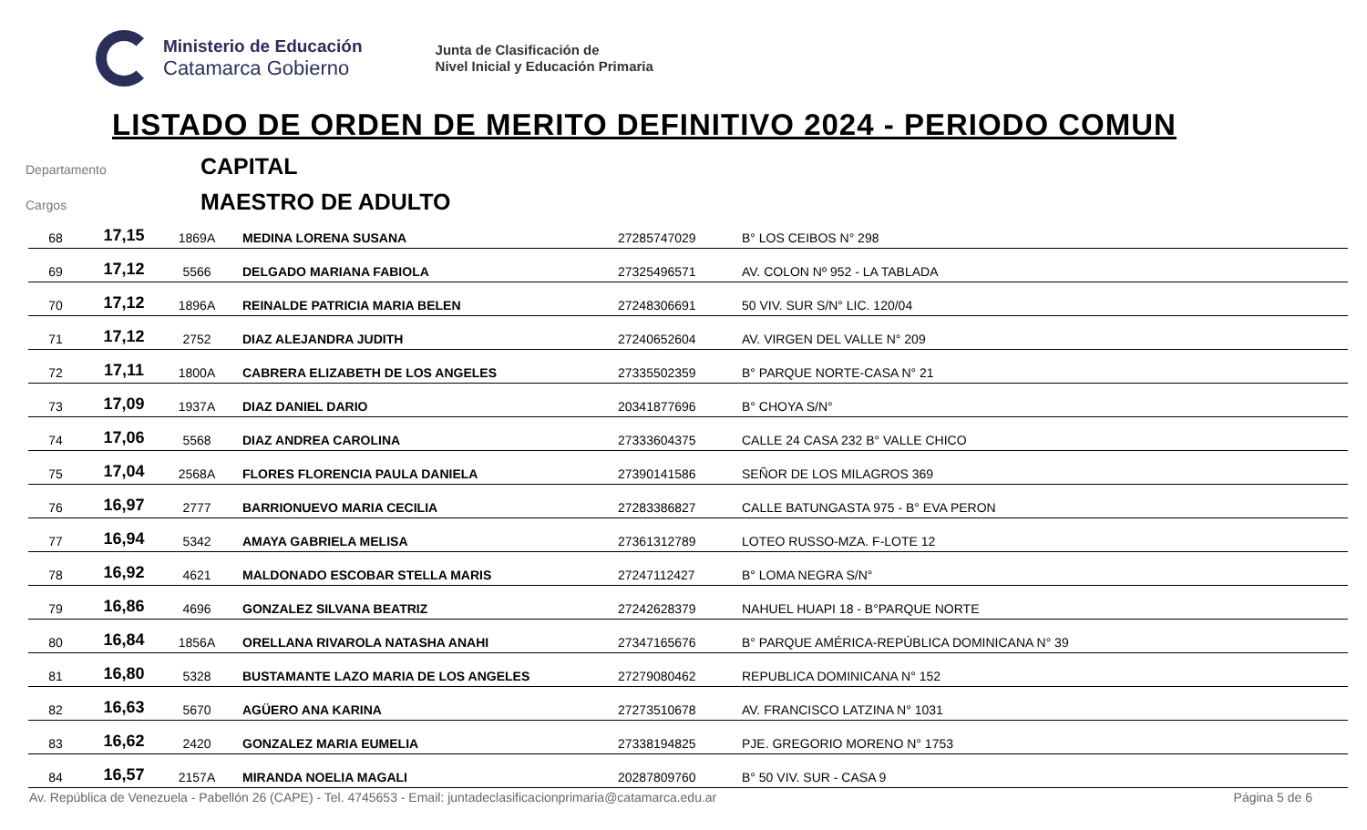Ministerio de Educación
Catamarca Gobierno
Junta de Clasificación de
Nivel Inicial y Educación Primaria
LISTADO DE ORDEN DE MERITO DEFINITIVO 2024 - PERIODO COMUN
Departamento CAPITAL
Cargos MAESTRO DE ADULTO
| 68 | 17,15 | 1869A | MEDINA LORENA SUSANA | 27285747029 | B° LOS CEIBOS N° 298 |
| 69 | 17,12 | 5566 | DELGADO MARIANA FABIOLA | 27325496571 | AV. COLON Nº 952 - LA TABLADA |
| 70 | 17,12 | 1896A | REINALDE PATRICIA MARIA BELEN | 27248306691 | 50 VIV. SUR S/N° LIC. 120/04 |
| 71 | 17,12 | 2752 | DIAZ ALEJANDRA JUDITH | 27240652604 | AV. VIRGEN DEL VALLE N° 209 |
| 72 | 17,11 | 1800A | CABRERA ELIZABETH DE LOS ANGELES | 27335502359 | B° PARQUE NORTE-CASA N° 21 |
| 73 | 17,09 | 1937A | DIAZ DANIEL DARIO | 20341877696 | B° CHOYA S/N° |
| 74 | 17,06 | 5568 | DIAZ ANDREA CAROLINA | 27333604375 | CALLE 24 CASA 232 B° VALLE CHICO |
| 75 | 17,04 | 2568A | FLORES FLORENCIA PAULA DANIELA | 27390141586 | SEÑOR DE LOS MILAGROS 369 |
| 76 | 16,97 | 2777 | BARRIONUEVO MARIA CECILIA | 27283386827 | CALLE BATUNGASTA 975 - B° EVA PERON |
| 77 | 16,94 | 5342 | AMAYA GABRIELA MELISA | 27361312789 | LOTEO RUSSO-MZA. F-LOTE 12 |
| 78 | 16,92 | 4621 | MALDONADO ESCOBAR STELLA MARIS | 27247112427 | B° LOMA NEGRA S/N° |
| 79 | 16,86 | 4696 | GONZALEZ SILVANA BEATRIZ | 27242628379 | NAHUEL HUAPI 18 - B°PARQUE NORTE |
| 80 | 16,84 | 1856A | ORELLANA RIVAROLA NATASHA ANAHI | 27347165676 | B° PARQUE AMÉRICA-REPÚBLICA DOMINICANA N° 39 |
| 81 | 16,80 | 5328 | BUSTAMANTE LAZO MARIA DE LOS ANGELES | 27279080462 | REPUBLICA DOMINICANA N° 152 |
| 82 | 16,63 | 5670 | AGÜERO ANA KARINA | 27273510678 | AV. FRANCISCO LATZINA N° 1031 |
| 83 | 16,62 | 2420 | GONZALEZ MARIA EUMELIA | 27338194825 | PJE. GREGORIO MORENO N° 1753 |
| 84 | 16,57 | 2157A | MIRANDA NOELIA MAGALI | 20287809760 | B° 50 VIV. SUR - CASA 9 |
Av. República de Venezuela - Pabellón 26 (CAPE) - Tel. 4745653 - Email: juntadeclasificacionprimaria@catamarca.edu.ar Página 5 de 6